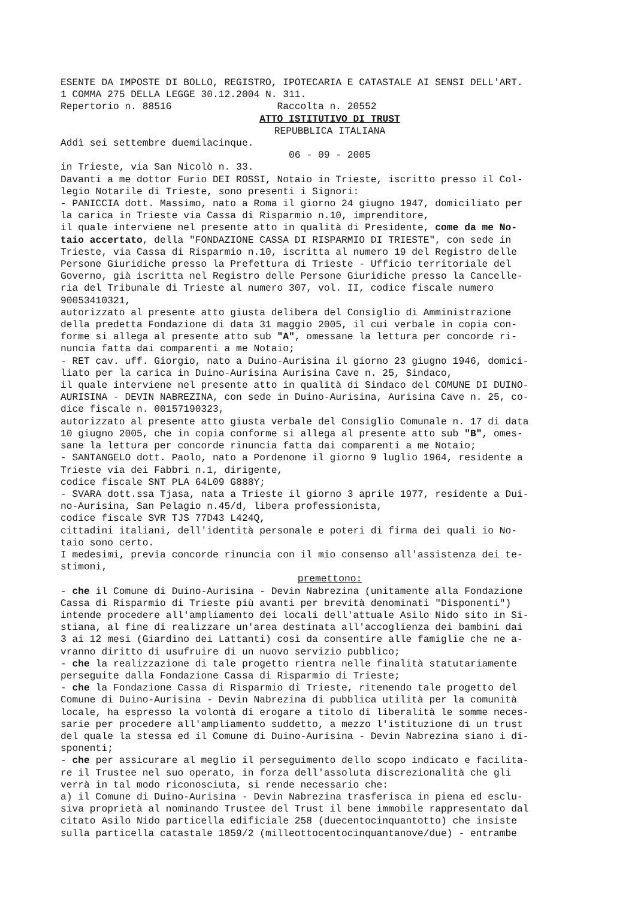ESENTE DA IMPOSTE DI BOLLO, REGISTRO, IPOTECARIA E CATASTALE AI SENSI DELL'ART. 1 COMMA 275 DELLA LEGGE 30.12.2004 N. 311. Repertorio n. 88516 Raccolta n. 20552
ATTO ISTITUTIVO DI TRUST
REPUBBLICA ITALIANA
Addì sei settembre duemilacinque.
06 - 09 - 2005
in Trieste, via San Nicolò n. 33. Davanti a me dottor Furio DEI ROSSI, Notaio in Trieste, iscritto presso il Col- legio Notarile di Trieste, sono presenti i Signori: - PANICCIA dott. Massimo, nato a Roma il giorno 24 giugno 1947, domiciliato per la carica in Trieste via Cassa di Risparmio n.10, imprenditore, il quale interviene nel presente atto in qualità di Presidente, come da me No- taio accertato, della "FONDAZIONE CASSA DI RISPARMIO DI TRIESTE", con sede in Trieste, via Cassa di Risparmio n.10, iscritta al numero 19 del Registro delle Persone Giuridiche presso la Prefettura di Trieste - Ufficio territoriale del Governo, già iscritta nel Registro delle Persone Giuridiche presso la Cancelle- ria del Tribunale di Trieste al numero 307, vol. II, codice fiscale numero 90053410321, autorizzato al presente atto giusta delibera del Consiglio di Amministrazione della predetta Fondazione di data 31 maggio 2005, il cui verbale in copia con- forme si allega al presente atto sub "A", omessane la lettura per concorde ri- nuncia fatta dai comparenti a me Notaio; - RET cav. uff. Giorgio, nato a Duino-Aurisina il giorno 23 giugno 1946, domici- liato per la carica in Duino-Aurisina Aurisina Cave n. 25, Sindaco, il quale interviene nel presente atto in qualità di Sindaco del COMUNE DI DUINO- AURISINA - DEVIN NABREZINA, con sede in Duino-Aurisina, Aurisina Cave n. 25, co- dice fiscale n. 00157190323, autorizzato al presente atto giusta verbale del Consiglio Comunale n. 17 di data 10 giugno 2005, che in copia conforme si allega al presente atto sub "B", omes- sane la lettura per concorde rinuncia fatta dai comparenti a me Notaio; - SANTANGELO dott. Paolo, nato a Pordenone il giorno 9 luglio 1964, residente a Trieste via dei Fabbri n.1, dirigente, codice fiscale SNT PLA 64L09 G888Y; - SVARA dott.ssa Tjasa, nata a Trieste il giorno 3 aprile 1977, residente a Dui- no-Aurisina, San Pelagio n.45/d, libera professionista, codice fiscale SVR TJS 77D43 L424Q, cittadini italiani, dell'identità personale e poteri di firma dei quali io No- taio sono certo. I medesimi, previa concorde rinuncia con il mio consenso all'assistenza dei te- stimoni,
premettono:
- che il Comune di Duino-Aurisina - Devin Nabrezina (unitamente alla Fondazione Cassa di Risparmio di Trieste più avanti per brevità denominati "Disponenti") intende procedere all'ampliamento dei locali dell'attuale Asilo Nido sito in Si- stiana, al fine di realizzare un'area destinata all'accoglienza dei bambini dai 3 ai 12 mesi (Giardino dei Lattanti) così da consentire alle famiglie che ne a- vranno diritto di usufruire di un nuovo servizio pubblico; - che la realizzazione di tale progetto rientra nelle finalità statutariamente perseguite dalla Fondazione Cassa di Risparmio di Trieste; - che la Fondazione Cassa di Risparmio di Trieste, ritenendo tale progetto del Comune di Duino-Aurisina - Devin Nabrezina di pubblica utilità per la comunità locale, ha espresso la volontà di erogare a titolo di liberalità le somme neces- sarie per procedere all'ampliamento suddetto, a mezzo l'istituzione di un trust del quale la stessa ed il Comune di Duino-Aurisina - Devin Nabrezina siano i di- sponenti; - che per assicurare al meglio il perseguimento dello scopo indicato e facilita- re il Trustee nel suo operato, in forza dell'assoluta discrezionalità che gli verrà in tal modo riconosciuta, si rende necessario che: a) il Comune di Duino-Aurisina - Devin Nabrezina trasferisca in piena ed esclu- siva proprietà al nominando Trustee del Trust il bene immobile rappresentato dal citato Asilo Nido particella edificiale 258 (duecentocinquantotto) che insiste sulla particella catastale 1859/2 (milleottocentocinquantanove/due) - entrambe